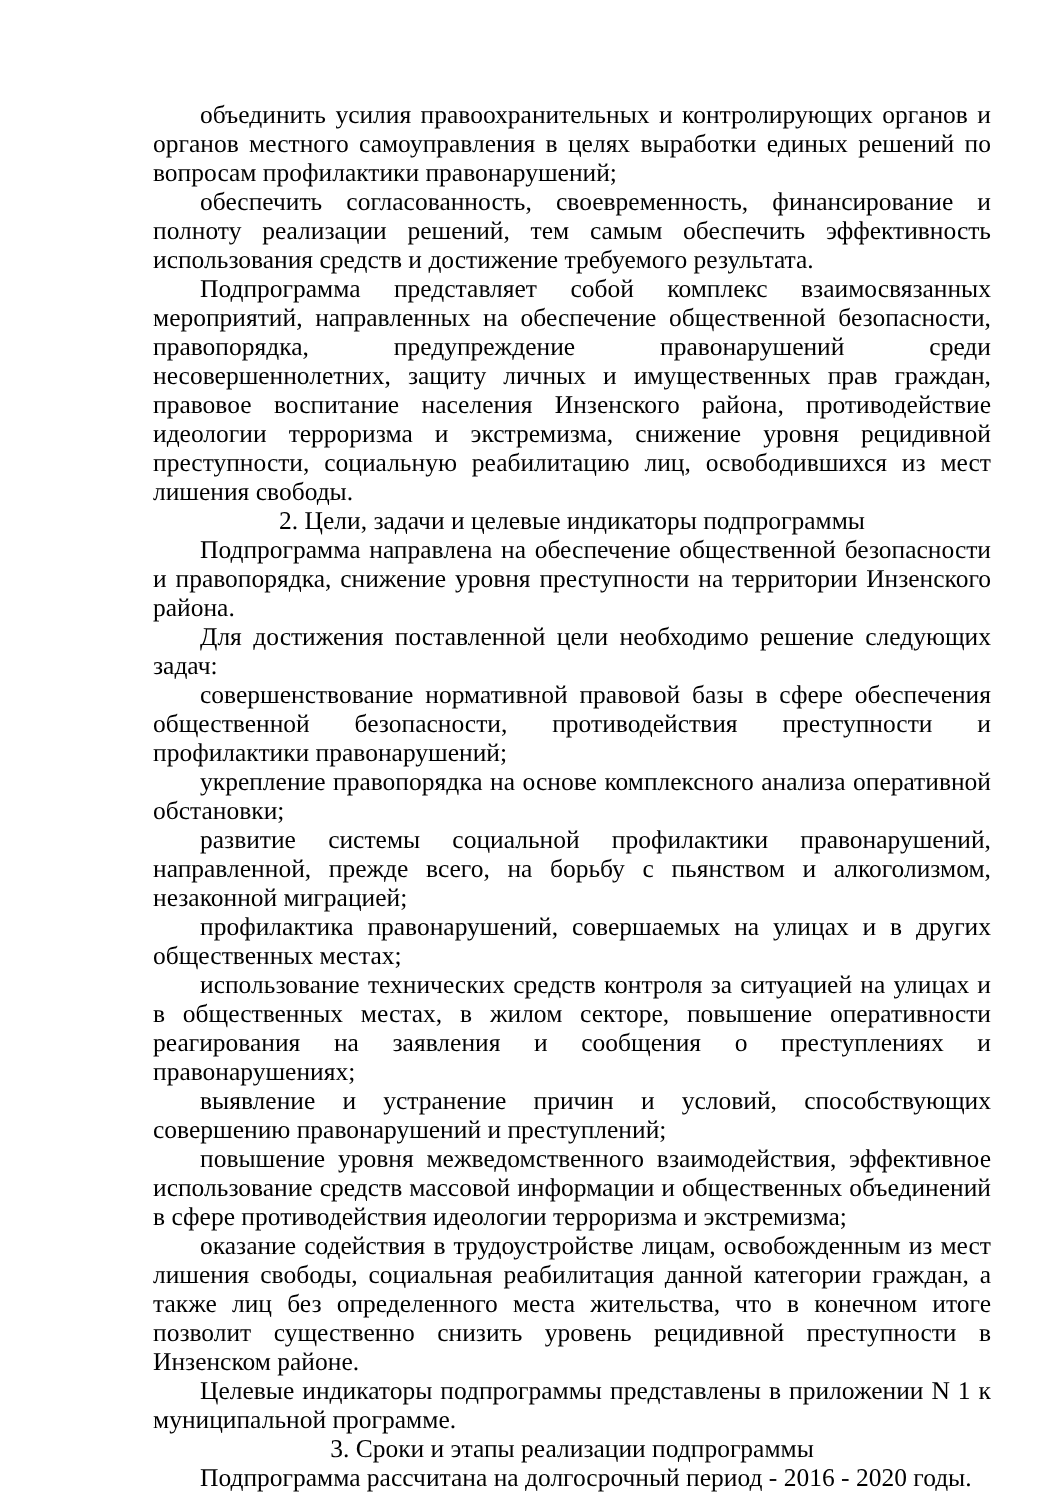объединить усилия правоохранительных и контролирующих органов и органов местного самоуправления в целях выработки единых решений по вопросам профилактики правонарушений;
обеспечить согласованность, своевременность, финансирование и полноту реализации решений, тем самым обеспечить эффективность использования средств и достижение требуемого результата.
Подпрограмма представляет собой комплекс взаимосвязанных мероприятий, направленных на обеспечение общественной безопасности, правопорядка, предупреждение правонарушений среди несовершеннолетних, защиту личных и имущественных прав граждан, правовое воспитание населения Инзенского района, противодействие идеологии терроризма и экстремизма, снижение уровня рецидивной преступности, социальную реабилитацию лиц, освободившихся из мест лишения свободы.
2. Цели, задачи и целевые индикаторы подпрограммы
Подпрограмма направлена на обеспечение общественной безопасности и правопорядка, снижение уровня преступности на территории Инзенского района.
Для достижения поставленной цели необходимо решение следующих задач:
совершенствование нормативной правовой базы в сфере обеспечения общественной безопасности, противодействия преступности и профилактики правонарушений;
укрепление правопорядка на основе комплексного анализа оперативной обстановки;
развитие системы социальной профилактики правонарушений, направленной, прежде всего, на борьбу с пьянством и алкоголизмом, незаконной миграцией;
профилактика правонарушений, совершаемых на улицах и в других общественных местах;
использование технических средств контроля за ситуацией на улицах и в общественных местах, в жилом секторе, повышение оперативности реагирования на заявления и сообщения о преступлениях и правонарушениях;
выявление и устранение причин и условий, способствующих совершению правонарушений и преступлений;
повышение уровня межведомственного взаимодействия, эффективное использование средств массовой информации и общественных объединений в сфере противодействия идеологии терроризма и экстремизма;
оказание содействия в трудоустройстве лицам, освобожденным из мест лишения свободы, социальная реабилитация данной категории граждан, а также лиц без определенного места жительства, что в конечном итоге позволит существенно снизить уровень рецидивной преступности в Инзенском районе.
Целевые индикаторы подпрограммы представлены в приложении N 1 к муниципальной программе.
3. Сроки и этапы реализации подпрограммы
Подпрограмма рассчитана на долгосрочный период - 2016 - 2020 годы.